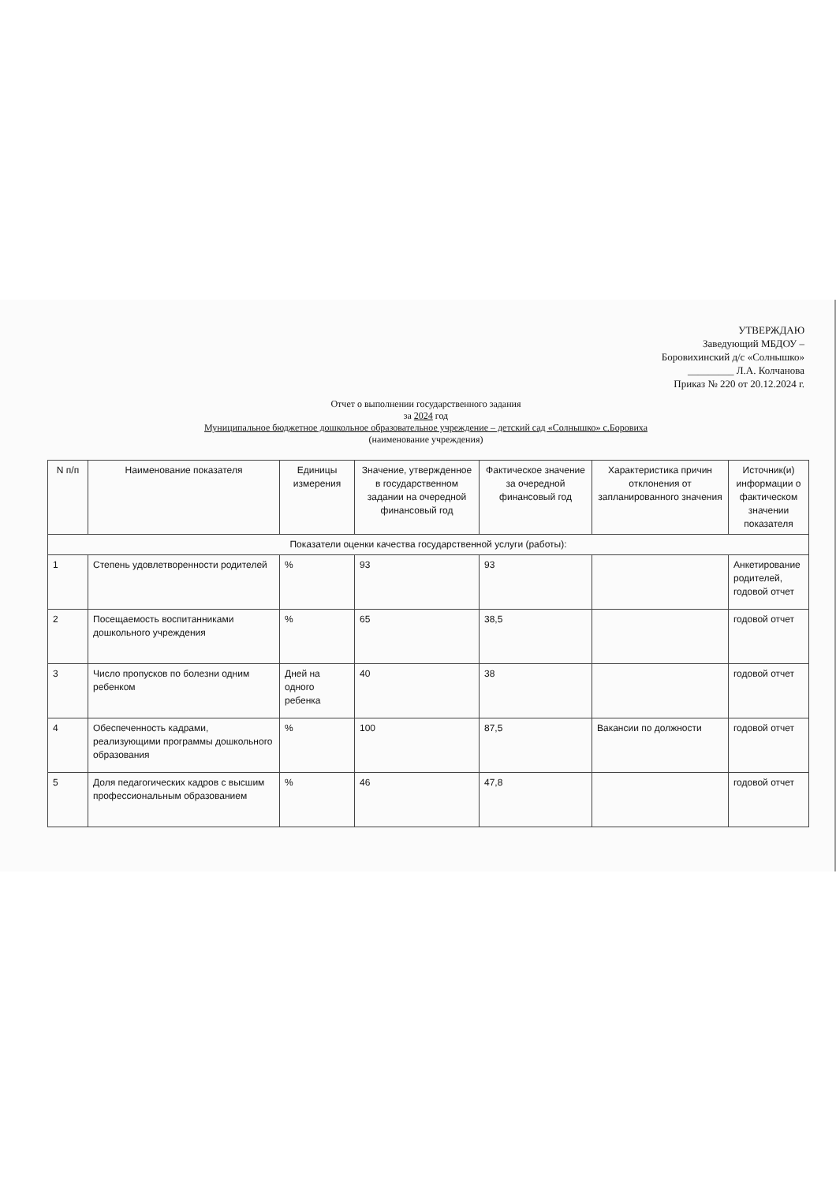УТВЕРЖДАЮ
Заведующий МБДОУ –
Боровихинский д/с «Солнышко»
_________ Л.А. Колчанова
Приказ № 220 от 20.12.2024 г.
Отчет о выполнении государственного задания
за 2024 год
Муниципальное бюджетное дошкольное образовательное учреждение – детский сад «Солнышко» с.Боровиха
(наименование учреждения)
| N п/п | Наименование показателя | Единицы измерения | Значение, утвержденное в государственном задании на очередной финансовый год | Фактическое значение за очередной финансовый год | Характеристика причин отклонения от запланированного значения | Источник(и) информации о фактическом значении показателя |
| --- | --- | --- | --- | --- | --- | --- |
| Показатели оценки качества государственной услуги (работы): | | | | | | |
| 1 | Степень удовлетворенности родителей | % | 93 | 93 | | Анкетирование родителей, годовой отчет |
| 2 | Посещаемость воспитанниками дошкольного учреждения | % | 65 | 38,5 | | годовой отчет |
| 3 | Число пропусков по болезни одним ребенком | Дней на одного ребенка | 40 | 38 | | годовой отчет |
| 4 | Обеспеченность кадрами, реализующими программы дошкольного образования | % | 100 | 87,5 | Вакансии по должности | годовой отчет |
| 5 | Доля педагогических кадров с высшим профессиональным образованием | % | 46 | 47,8 | | годовой отчет |